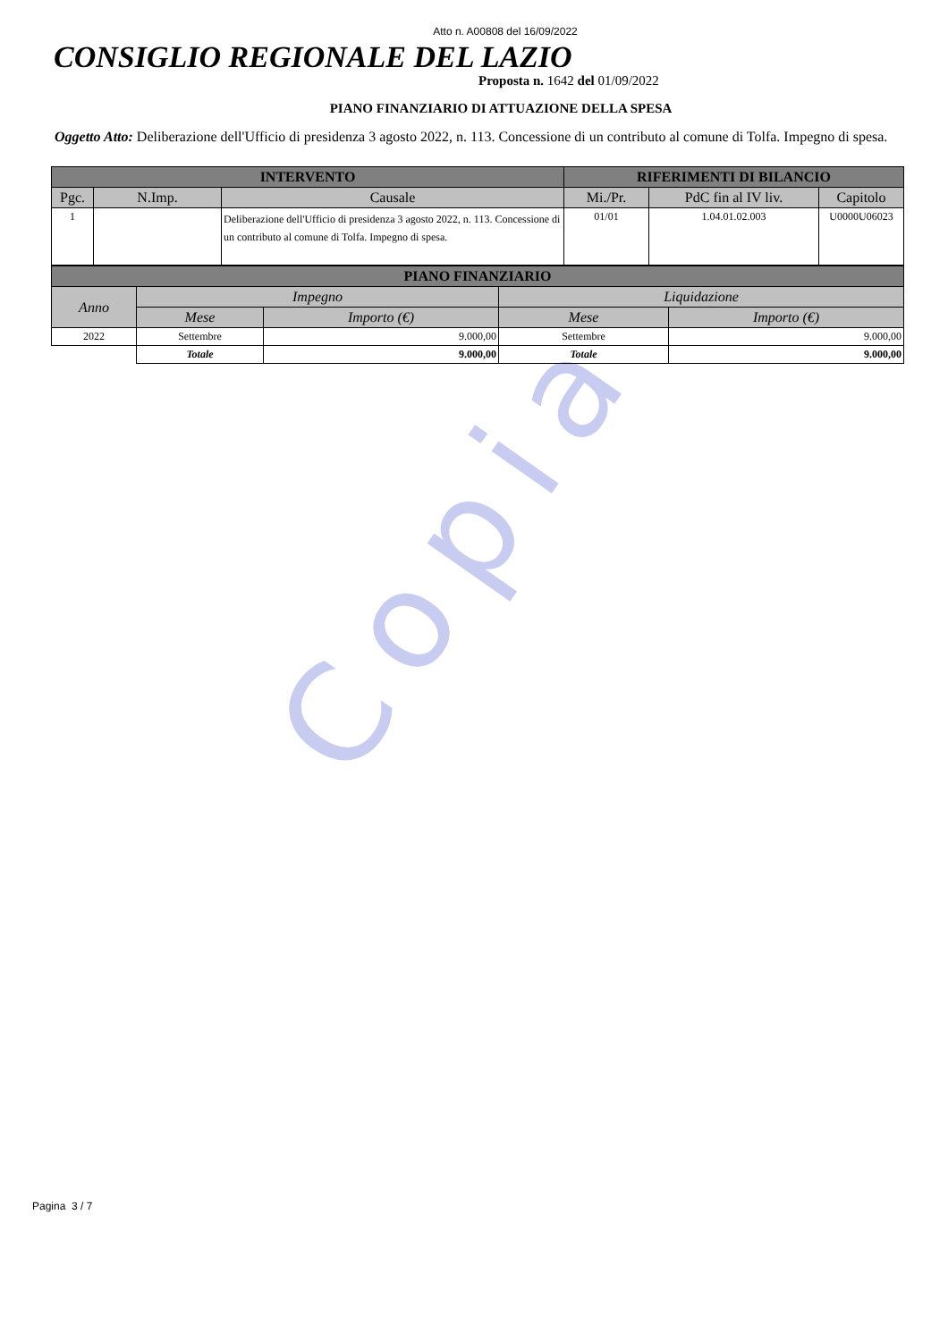Copia
Atto n. A00808 del 16/09/2022
CONSIGLIO REGIONALE DEL LAZIO
Proposta n. 1642 del 01/09/2022
PIANO FINANZIARIO DI ATTUAZIONE DELLA SPESA
Oggetto Atto: Deliberazione dell'Ufficio di presidenza 3 agosto 2022, n. 113. Concessione di un contributo al comune di Tolfa. Impegno di spesa.
| INTERVENTO | | | RIFERIMENTI DI BILANCIO | | |
| --- | --- | --- | --- | --- | --- |
| Pgc. | N.Imp. | Causale | Mi./Pr. | PdC fin al IV liv. | Capitolo |
| 1 | | Deliberazione dell'Ufficio di presidenza 3 agosto 2022, n. 113. Concessione di un contributo al comune di Tolfa. Impegno di spesa. | 01/01 | 1.04.01.02.003 | U0000U06023 |
| PIANO FINANZIARIO | | | | |
| --- | --- | --- | --- | --- |
| Anno | Impegno | | Liquidazione | |
| | Mese | Importo (€) | Mese | Importo (€) |
| 2022 | Settembre | 9.000,00 | Settembre | 9.000,00 |
| | Totale | 9.000,00 | Totale | 9.000,00 |
Pagina 3 / 7